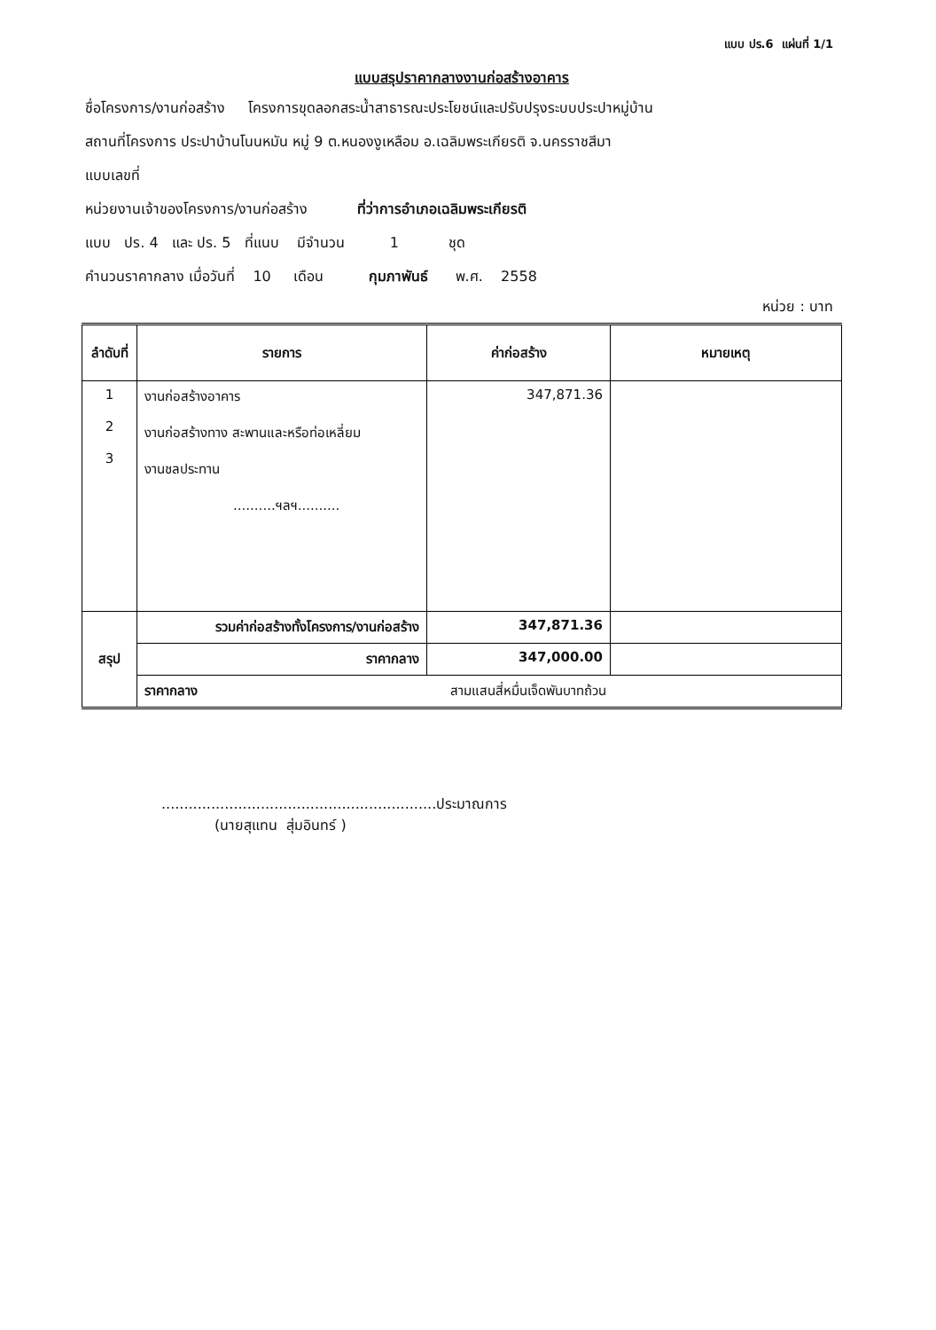แบบ ปร.6 แผ่นที่ 1/1
แบบสรุปราคากลางงานก่อสร้างอาคาร
ชื่อโครงการ/งานก่อสร้าง โครงการขุดลอกสระน้ำสาธารณะประโยชน์และปรับปรุงระบบประปาหมู่บ้าน
สถานที่โครงการ ประปาบ้านโนนหมัน หมู่ 9 ต.หนองงูเหลือม อ.เฉลิมพระเกียรติ จ.นครราชสีมา
แบบเลขที่
หน่วยงานเจ้าของโครงการ/งานก่อสร้าง ที่ว่าการอำเภอเฉลิมพระเกียรติ
แบบ ปร. 4 และ ปร. 5 ที่แนบ มีจำนวน 1 ชุด
คำนวนราคากลาง เมื่อวันที่ 10 เดือน กุมภาพันธ์ พ.ศ. 2558
หน่วย : บาท
| ลำดับที่ | รายการ | ค่าก่อสร้าง | หมายเหตุ |
| --- | --- | --- | --- |
| 1 2 3 | งานก่อสร้างอาคาร งานก่อสร้างทาง สะพานและหรือท่อเหลี่ยม งานชลประทาน ..........ฯลฯ.......... | 347,871.36 | |
| สรุป | รวมค่าก่อสร้างทั้งโครงการ/งานก่อสร้าง | 347,871.36 | |
| | ราคากลาง | 347,000.00 | |
| | ราคากลาง สามแสนสี่หมื่นเจ็ดพันบาทถ้วน | | |
.............................................................ประมาณการ
(นายสุแทน สุ่มอินทร์ )